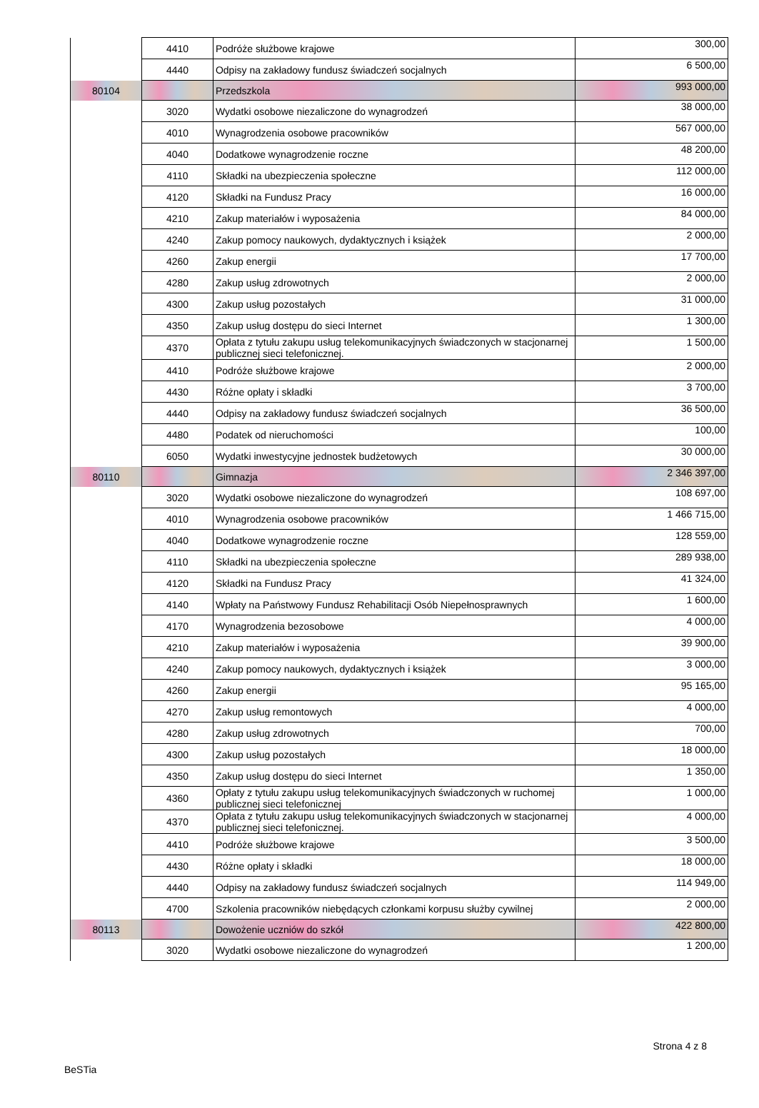| | 4410 | Podróże służbowe krajowe | 300,00 |
| | 4440 | Odpisy na zakładowy fundusz świadczeń socjalnych | 6 500,00 |
| 80104 | | Przedszkola | 993 000,00 |
| | 3020 | Wydatki osobowe niezaliczone do wynagrodzeń | 38 000,00 |
| | 4010 | Wynagrodzenia osobowe pracowników | 567 000,00 |
| | 4040 | Dodatkowe wynagrodzenie roczne | 48 200,00 |
| | 4110 | Składki na ubezpieczenia społeczne | 112 000,00 |
| | 4120 | Składki na Fundusz Pracy | 16 000,00 |
| | 4210 | Zakup materiałów i wyposażenia | 84 000,00 |
| | 4240 | Zakup pomocy naukowych, dydaktycznych i książek | 2 000,00 |
| | 4260 | Zakup energii | 17 700,00 |
| | 4280 | Zakup usług zdrowotnych | 2 000,00 |
| | 4300 | Zakup usług pozostałych | 31 000,00 |
| | 4350 | Zakup usług dostępu do sieci Internet | 1 300,00 |
| | 4370 | Opłata z tytułu zakupu usług telekomunikacyjnych świadczonych w stacjonarnej publicznej sieci telefonicznej. | 1 500,00 |
| | 4410 | Podróże służbowe krajowe | 2 000,00 |
| | 4430 | Różne opłaty i składki | 3 700,00 |
| | 4440 | Odpisy na zakładowy fundusz świadczeń socjalnych | 36 500,00 |
| | 4480 | Podatek od nieruchomości | 100,00 |
| | 6050 | Wydatki inwestycyjne jednostek budżetowych | 30 000,00 |
| 80110 | | Gimnazja | 2 346 397,00 |
| | 3020 | Wydatki osobowe niezaliczone do wynagrodzeń | 108 697,00 |
| | 4010 | Wynagrodzenia osobowe pracowników | 1 466 715,00 |
| | 4040 | Dodatkowe wynagrodzenie roczne | 128 559,00 |
| | 4110 | Składki na ubezpieczenia społeczne | 289 938,00 |
| | 4120 | Składki na Fundusz Pracy | 41 324,00 |
| | 4140 | Wpłaty na Państwowy Fundusz Rehabilitacji Osób Niepełnosprawnych | 1 600,00 |
| | 4170 | Wynagrodzenia bezosobowe | 4 000,00 |
| | 4210 | Zakup materiałów i wyposażenia | 39 900,00 |
| | 4240 | Zakup pomocy naukowych, dydaktycznych i książek | 3 000,00 |
| | 4260 | Zakup energii | 95 165,00 |
| | 4270 | Zakup usług remontowych | 4 000,00 |
| | 4280 | Zakup usług zdrowotnych | 700,00 |
| | 4300 | Zakup usług pozostałych | 18 000,00 |
| | 4350 | Zakup usług dostępu do sieci Internet | 1 350,00 |
| | 4360 | Opłaty z tytułu zakupu usług telekomunikacyjnych świadczonych w ruchomej publicznej sieci telefonicznej | 1 000,00 |
| | 4370 | Opłata z tytułu zakupu usług telekomunikacyjnych świadczonych w stacjonarnej publicznej sieci telefonicznej. | 4 000,00 |
| | 4410 | Podróże służbowe krajowe | 3 500,00 |
| | 4430 | Różne opłaty i składki | 18 000,00 |
| | 4440 | Odpisy na zakładowy fundusz świadczeń socjalnych | 114 949,00 |
| | 4700 | Szkolenia pracowników niebędących członkami korpusu służby cywilnej | 2 000,00 |
| 80113 | | Dowożenie uczniów do szkół | 422 800,00 |
| | 3020 | Wydatki osobowe niezaliczone do wynagrodzeń | 1 200,00 |
Strona 4 z 8
BeSTia